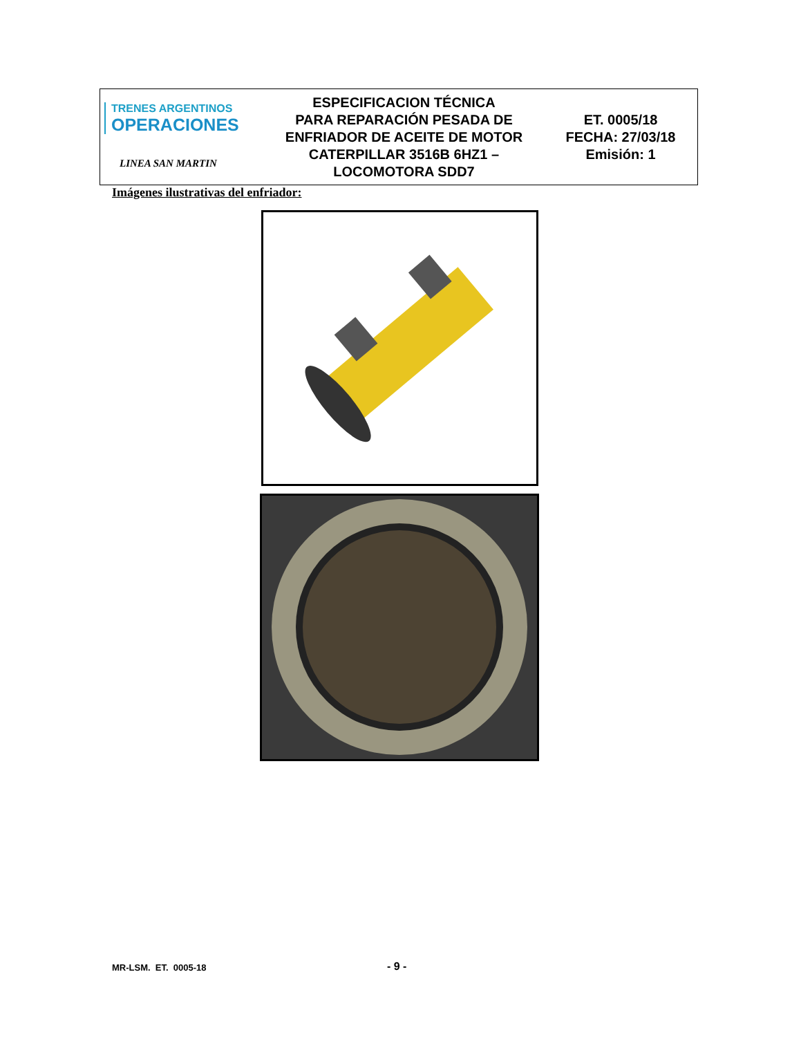| TRENES ARGENTINOS OPERACIONES LINEA SAN MARTIN | ESPECIFICACION TÉCNICA PARA REPARACIÓN PESADA DE ENFRIADOR DE ACEITE DE MOTOR CATERPILLAR 3516B 6HZ1 – LOCOMOTORA SDD7 | ET. 0005/18 FECHA: 27/03/18 Emisión: 1 |
Imágenes ilustrativas del enfriador:
MR-LSM. ET. 0005-18 - 9 -